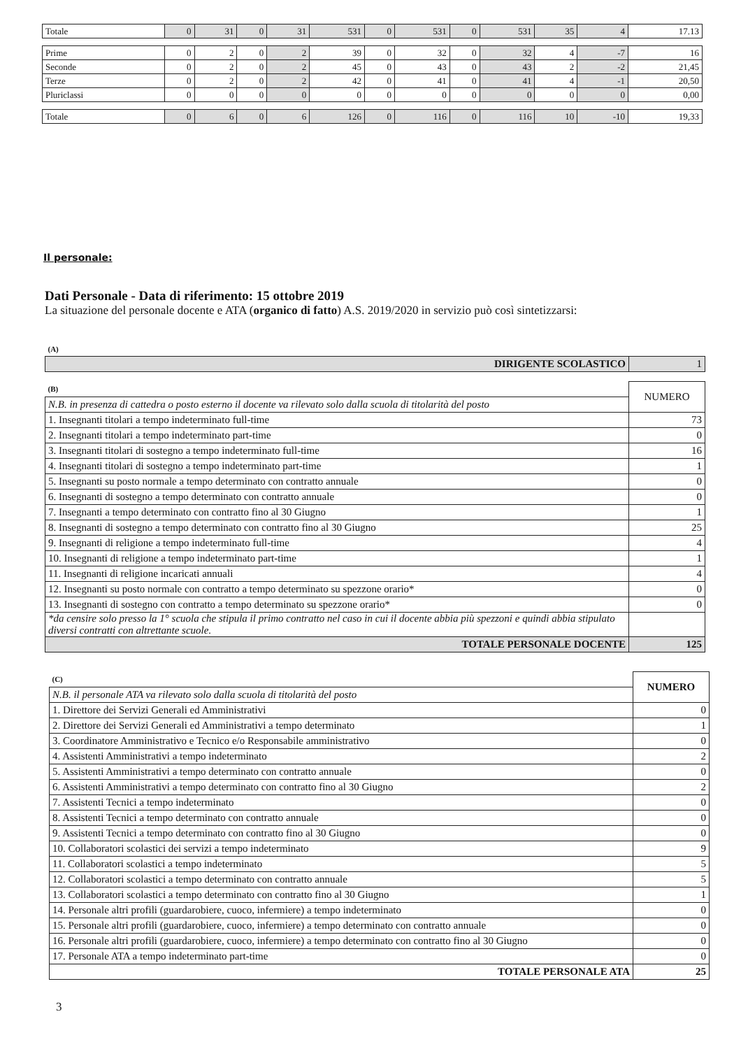| Totale | 0 | 31 | 0 | 31 | 531 | 0 | 531 | 0 | 531 | 35 | 4 | 17.13 |
| Prime | 0 | 2 | 0 | 2 | 39 | 0 | 32 | 0 | 32 | 4 | -7 | 16 |
| Seconde | 0 | 2 | 0 | 2 | 45 | 0 | 43 | 0 | 43 | 2 | -2 | 21,45 |
| Terze | 0 | 2 | 0 | 2 | 42 | 0 | 41 | 0 | 41 | 4 | -1 | 20,50 |
| Pluriclassi | 0 | 0 | 0 | 0 | 0 | 0 | 0 | 0 | 0 | 0 | 0 | 0,00 |
| Totale | 0 | 6 | 0 | 6 | 126 | 0 | 116 | 0 | 116 | 10 | -10 | 19,33 |
Il personale:
Dati Personale - Data di riferimento: 15 ottobre 2019
La situazione del personale docente e ATA (organico di fatto) A.S. 2019/2020 in servizio può così sintetizzarsi:
| (A) | |
| DIRIGENTE SCOLASTICO | 1 |
| (B) | NUMERO |
| N.B. in presenza di cattedra o posto esterno il docente va rilevato solo dalla scuola di titolarità del posto | |
| 1. Insegnanti titolari a tempo indeterminato full-time | 73 |
| 2. Insegnanti titolari a tempo indeterminato part-time | 0 |
| 3. Insegnanti titolari di sostegno a tempo indeterminato full-time | 16 |
| 4. Insegnanti titolari di sostegno a tempo indeterminato part-time | 1 |
| 5. Insegnanti su posto normale a tempo determinato con contratto annuale | 0 |
| 6. Insegnanti di sostegno a tempo determinato con contratto annuale | 0 |
| 7. Insegnanti a tempo determinato con contratto fino al 30 Giugno | 1 |
| 8. Insegnanti di sostegno a tempo determinato con contratto fino al 30 Giugno | 25 |
| 9. Insegnanti di religione a tempo indeterminato full-time | 4 |
| 10. Insegnanti di religione a tempo indeterminato part-time | 1 |
| 11. Insegnanti di religione incaricati annuali | 4 |
| 12. Insegnanti su posto normale con contratto a tempo determinato su spezzone orario* | 0 |
| 13. Insegnanti di sostegno con contratto a tempo determinato su spezzone orario* | 0 |
| *da censire solo presso la 1° scuola che stipula il primo contratto nel caso in cui il docente abbia più spezzoni e quindi abbia stipulato diversi contratti con altrettante scuole. | |
| TOTALE PERSONALE DOCENTE | 125 |
| (C) | NUMERO |
| N.B. il personale ATA va rilevato solo dalla scuola di titolarità del posto | |
| 1. Direttore dei Servizi Generali ed Amministrativi | 0 |
| 2. Direttore dei Servizi Generali ed Amministrativi a tempo determinato | 1 |
| 3. Coordinatore Amministrativo e Tecnico e/o Responsabile amministrativo | 0 |
| 4. Assistenti Amministrativi a tempo indeterminato | 2 |
| 5. Assistenti Amministrativi a tempo determinato con contratto annuale | 0 |
| 6. Assistenti Amministrativi a tempo determinato con contratto fino al 30 Giugno | 2 |
| 7. Assistenti Tecnici a tempo indeterminato | 0 |
| 8. Assistenti Tecnici a tempo determinato con contratto annuale | 0 |
| 9. Assistenti Tecnici a tempo determinato con contratto fino al 30 Giugno | 0 |
| 10. Collaboratori scolastici dei servizi a tempo indeterminato | 9 |
| 11. Collaboratori scolastici a tempo indeterminato | 5 |
| 12. Collaboratori scolastici a tempo determinato con contratto annuale | 5 |
| 13. Collaboratori scolastici a tempo determinato con contratto fino al 30 Giugno | 1 |
| 14. Personale altri profili (guardarobiere, cuoco, infermiere) a tempo indeterminato | 0 |
| 15. Personale altri profili (guardarobiere, cuoco, infermiere) a tempo determinato con contratto annuale | 0 |
| 16. Personale altri profili (guardarobiere, cuoco, infermiere) a tempo determinato con contratto fino al 30 Giugno | 0 |
| 17. Personale ATA a tempo indeterminato part-time | 0 |
| TOTALE PERSONALE ATA | 25 |
3